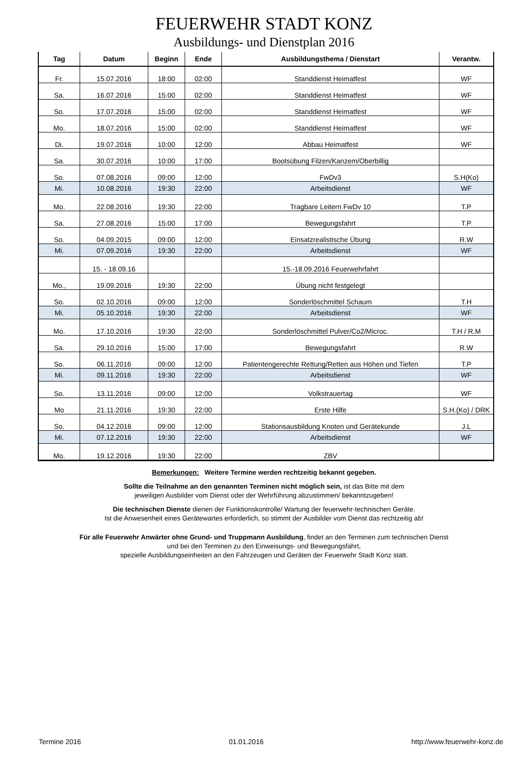FEUERWEHR STADT KONZ
Ausbildungs- und Dienstplan 2016
| Tag | Datum | Beginn | Ende | Ausbildungsthema / Dienstart | Verantw. |
| --- | --- | --- | --- | --- | --- |
| Fr. | 15.07.2016 | 18:00 | 02:00 | Standdienst Heimatfest | WF |
| Sa. | 16.07.2016 | 15:00 | 02:00 | Standdienst Heimatfest | WF |
| So. | 17.07.2016 | 15:00 | 02:00 | Standdienst Heimatfest | WF |
| Mo. | 18.07.2016 | 15:00 | 02:00 | Standdienst Heimatfest | WF |
| Di. | 19.07.2016 | 10:00 | 12:00 | Abbau Heimatfest | WF |
| Sa. | 30.07.2016 | 10:00 | 17:00 | Bootsübung Filzen/Kanzem/Oberbillig | |
| So. | 07.08.2016 | 09:00 | 12:00 | FwDv3 | S.H(Ko) |
| Mi. | 10.08.2016 | 19:30 | 22:00 | Arbeitsdienst | WF |
| Mo. | 22.08.2016 | 19:30 | 22:00 | Tragbare Leitern FwDv 10 | T.P |
| Sa. | 27.08.2016 | 15:00 | 17:00 | Bewegungsfahrt | T.P |
| So. | 04.09.2015 | 09:00 | 12:00 | Einsatzrealistische Übung | R.W |
| Mi. | 07.09.2016 | 19:30 | 22:00 | Arbeitsdienst | WF |
| | 15. - 18.09.16 | | | 15.-18.09.2016 Feuerwehrfahrt | |
| Mo., | 19.09.2016 | 19:30 | 22:00 | Übung nicht festgelegt | |
| So. | 02.10.2016 | 09:00 | 12:00 | Sonderlöschmittel Schaum | T.H |
| Mi. | 05.10.2016 | 19:30 | 22:00 | Arbeitsdienst | WF |
| Mo. | 17.10.2016 | 19:30 | 22:00 | Sonderlöschmittel Pulver/Co2/Microc. | T.H / R.M |
| Sa. | 29.10.2016 | 15:00 | 17:00 | Bewegungsfahrt | R.W |
| So. | 06.11.2016 | 09:00 | 12:00 | Patientengerechte Rettung/Retten aus Höhen und Tiefen | T.P |
| Mi. | 09.11.2016 | 19:30 | 22:00 | Arbeitsdienst | WF |
| So. | 13.11.2016 | 09:00 | 12:00 | Volkstrauertag | WF |
| Mo | 21.11.2016 | 19:30 | 22:00 | Erste Hilfe | S.H.(Ko) / DRK |
| So. | 04.12.2016 | 09:00 | 12:00 | Stationsausbildung Knoten und Gerätekunde | J.L |
| Mi. | 07.12.2016 | 19:30 | 22:00 | Arbeitsdienst | WF |
| Mo. | 19.12.2016 | 19:30 | 22:00 | ZBV | |
Bemerkungen: Weitere Termine werden rechtzeitig bekannt gegeben.
Sollte die Teilnahme an den genannten Terminen nicht möglich sein, ist das Bitte mit dem
jeweiligen Ausbilder vom Dienst oder der Wehrführung abzustimmen/ bekanntzugeben!
Die technischen Dienste dienen der Funktionskontrolle/ Wartung der feuerwehr-technischen Geräte.
Ist die Anwesenheit eines Gerätewartes erforderlich, so stimmt der Ausbilder vom Dienst das rechtzeitig ab!
Für alle Feuerwehr Anwärter ohne Grund- und Truppmann Ausbildung, findet an den Terminen zum technischen Dienst
und bei den Terminen zu den Einweisungs- und Bewegungsfahrt,
spezielle Ausbildungseinheiten an den Fahrzeugen und Geräten der Feuerwehr Stadt Konz statt.
Termine 2016 01.01.2016 http://www.feuerwehr-konz.de